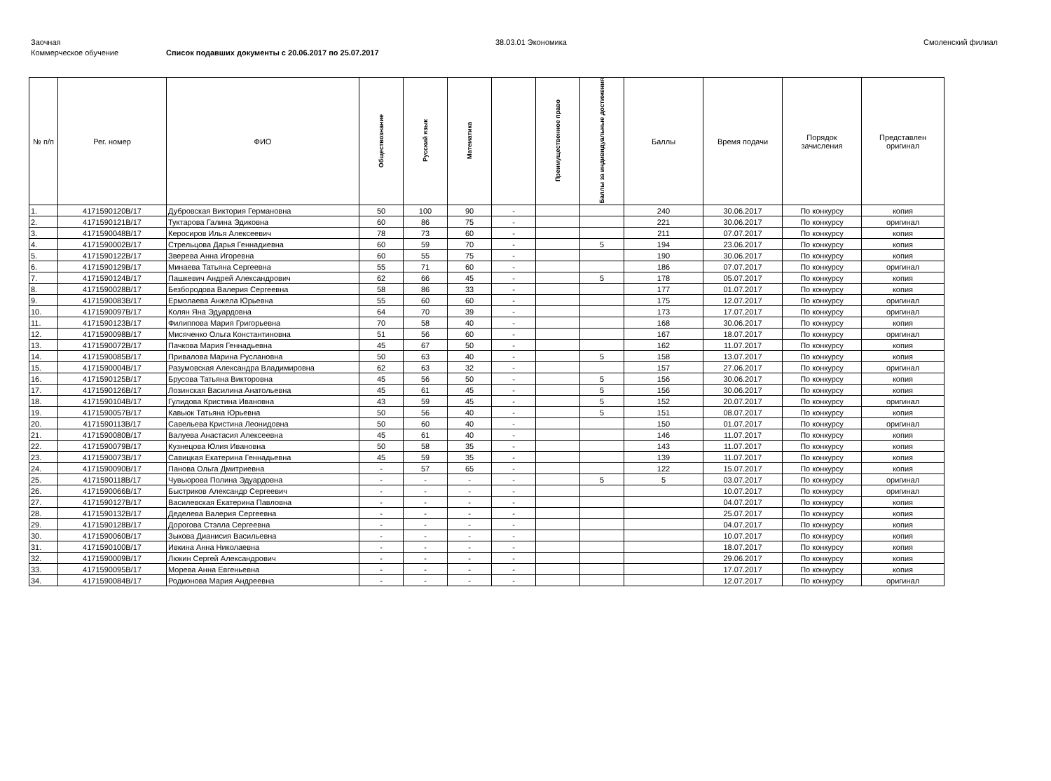Заочная 38.03.01 Экономика Смоленский филиал
Коммерческое обучение Список подавших документы с 20.06.2017 по 25.07.2017
| № п/п | Рег. номер | ФИО | Обществознание | Русский язык | Математика | | Преимущественное право | Баллы за индивидуальные достижения | Баллы | Время подачи | Порядок зачисления | Представлен оригинал |
| --- | --- | --- | --- | --- | --- | --- | --- | --- | --- | --- | --- | --- |
| 1. | 4171590120В/17 | Дубровская Виктория Германовна | 50 | 100 | 90 | - | | | 240 | 30.06.2017 | По конкурсу | копия |
| 2. | 4171590121В/17 | Туктарова Галина Эдиковна | 60 | 86 | 75 | - | | | 221 | 30.06.2017 | По конкурсу | оригинал |
| 3. | 4171590048В/17 | Керосиров Илья Алексеевич | 78 | 73 | 60 | - | | | 211 | 07.07.2017 | По конкурсу | копия |
| 4. | 4171590002В/17 | Стрельцова Дарья Геннадиевна | 60 | 59 | 70 | - | | 5 | 194 | 23.06.2017 | По конкурсу | копия |
| 5. | 4171590122В/17 | Зверева Анна Игоревна | 60 | 55 | 75 | - | | | 190 | 30.06.2017 | По конкурсу | копия |
| 6. | 4171590129В/17 | Минаева Татьяна Сергеевна | 55 | 71 | 60 | - | | | 186 | 07.07.2017 | По конкурсу | оригинал |
| 7. | 4171590124В/17 | Пашкевич Андрей Александрович | 62 | 66 | 45 | - | | 5 | 178 | 05.07.2017 | По конкурсу | копия |
| 8. | 4171590028В/17 | Безбородова Валерия Сергеевна | 58 | 86 | 33 | - | | | 177 | 01.07.2017 | По конкурсу | копия |
| 9. | 4171590083В/17 | Ермолаева Анжела Юрьевна | 55 | 60 | 60 | - | | | 175 | 12.07.2017 | По конкурсу | оригинал |
| 10. | 4171590097В/17 | Колян Яна Эдуардовна | 64 | 70 | 39 | - | | | 173 | 17.07.2017 | По конкурсу | оригинал |
| 11. | 4171590123В/17 | Филиппова Мария Григорьевна | 70 | 58 | 40 | - | | | 168 | 30.06.2017 | По конкурсу | копия |
| 12. | 4171590098В/17 | Мисяченко Ольга Константиновна | 51 | 56 | 60 | - | | | 167 | 18.07.2017 | По конкурсу | оригинал |
| 13. | 4171590072В/17 | Пачкова Мария Геннадьевна | 45 | 67 | 50 | - | | | 162 | 11.07.2017 | По конкурсу | копия |
| 14. | 4171590085В/17 | Привалова Марина Руслановна | 50 | 63 | 40 | - | | 5 | 158 | 13.07.2017 | По конкурсу | копия |
| 15. | 4171590004В/17 | Разумовская Александра Владимировна | 62 | 63 | 32 | - | | | 157 | 27.06.2017 | По конкурсу | оригинал |
| 16. | 4171590125В/17 | Брусова Татьяна Викторовна | 45 | 56 | 50 | - | | 5 | 156 | 30.06.2017 | По конкурсу | копия |
| 17. | 4171590126В/17 | Лозинская Василина Анатольевна | 45 | 61 | 45 | - | | 5 | 156 | 30.06.2017 | По конкурсу | копия |
| 18. | 4171590104В/17 | Гулидова Кристина Ивановна | 43 | 59 | 45 | - | | 5 | 152 | 20.07.2017 | По конкурсу | оригинал |
| 19. | 4171590057В/17 | Кавьюк Татьяна Юрьевна | 50 | 56 | 40 | - | | 5 | 151 | 08.07.2017 | По конкурсу | копия |
| 20. | 4171590113В/17 | Савельева Кристина Леонидовна | 50 | 60 | 40 | - | | | 150 | 01.07.2017 | По конкурсу | оригинал |
| 21. | 4171590080В/17 | Валуева Анастасия Алексеевна | 45 | 61 | 40 | - | | | 146 | 11.07.2017 | По конкурсу | копия |
| 22. | 4171590079В/17 | Кузнецова Юлия Ивановна | 50 | 58 | 35 | - | | | 143 | 11.07.2017 | По конкурсу | копия |
| 23. | 4171590073В/17 | Савицкая Екатерина Геннадьевна | 45 | 59 | 35 | - | | | 139 | 11.07.2017 | По конкурсу | копия |
| 24. | 4171590090В/17 | Панова Ольга Дмитриевна | - | 57 | 65 | - | | | 122 | 15.07.2017 | По конкурсу | копия |
| 25. | 4171590118В/17 | Чувьюрова Полина Эдуардовна | - | - | - | - | | 5 | 5 | 03.07.2017 | По конкурсу | оригинал |
| 26. | 4171590066В/17 | Быстриков Александр Сергеевич | - | - | - | - | | | | 10.07.2017 | По конкурсу | оригинал |
| 27. | 4171590127В/17 | Василевская Екатерина Павловна | - | - | - | - | | | | 04.07.2017 | По конкурсу | копия |
| 28. | 4171590132В/17 | Деделева Валерия Сергеевна | - | - | - | - | | | | 25.07.2017 | По конкурсу | копия |
| 29. | 4171590128В/17 | Дорогова Стэлла Сергеевна | - | - | - | - | | | | 04.07.2017 | По конкурсу | копия |
| 30. | 4171590060В/17 | Зыкова Дианисия Васильевна | - | - | - | - | | | | 10.07.2017 | По конкурсу | копия |
| 31. | 4171590100В/17 | Ивкина Анна Николаевна | - | - | - | - | | | | 18.07.2017 | По конкурсу | копия |
| 32. | 4171590009В/17 | Люкин Сергей Александрович | - | - | - | - | | | | 29.06.2017 | По конкурсу | копия |
| 33. | 4171590095В/17 | Морева Анна Евгеньевна | - | - | - | - | | | | 17.07.2017 | По конкурсу | копия |
| 34. | 4171590084В/17 | Родионова Мария Андреевна | - | - | - | - | | | | 12.07.2017 | По конкурсу | оригинал |